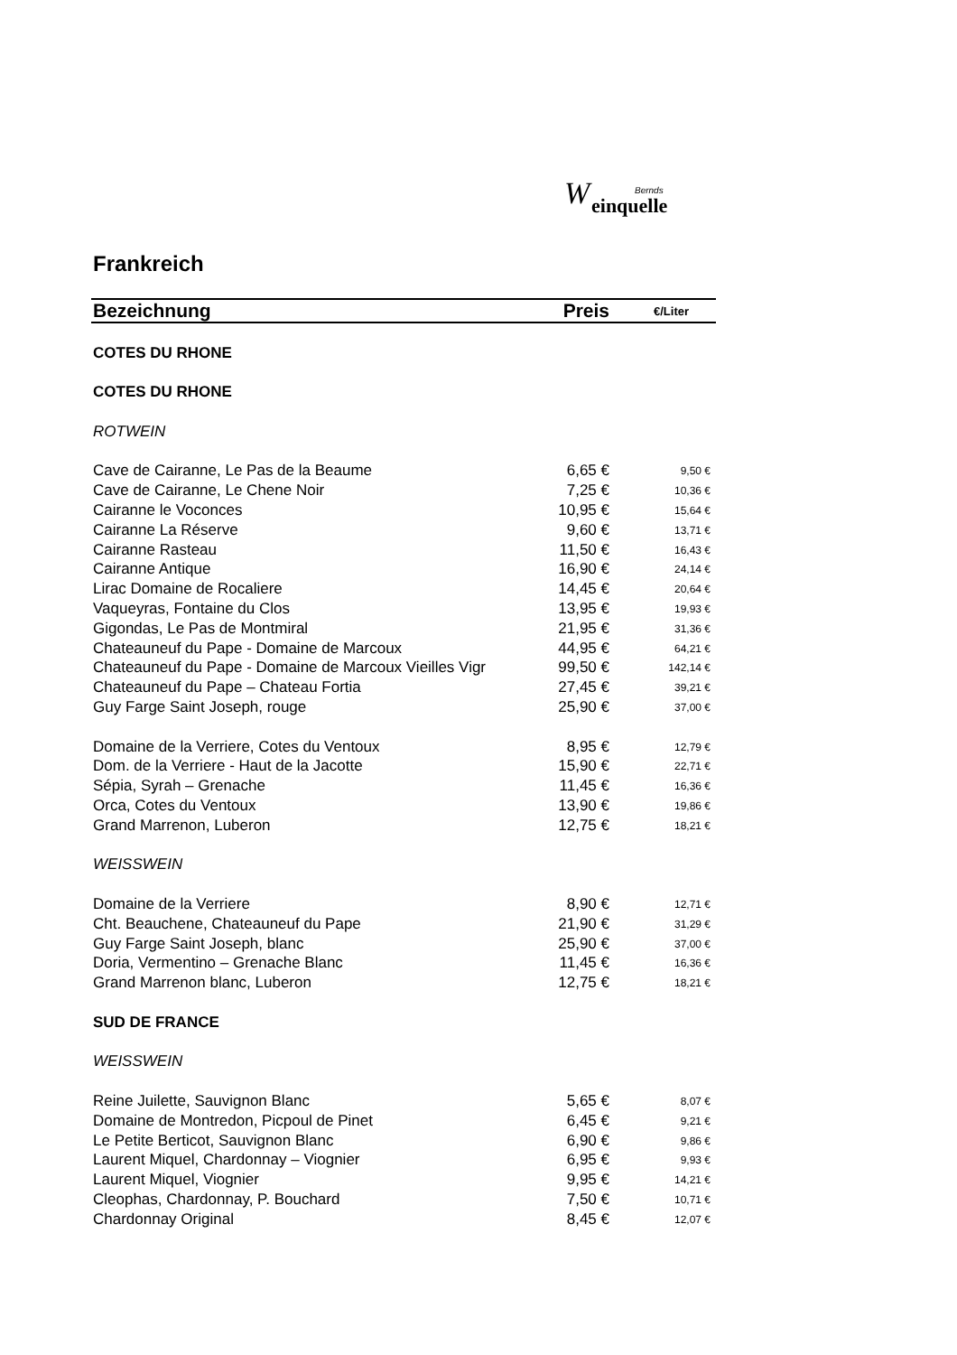W Bernds
einquelle
Frankreich
| Bezeichnung | Preis | €/Liter |
| --- | --- | --- |
| COTES DU RHONE | | |
| COTES DU RHONE | | |
| ROTWEIN | | |
| Cave de Cairanne, Le Pas de la Beaume | 6,65 € | 9,50 € |
| Cave de Cairanne, Le Chene Noir | 7,25 € | 10,36 € |
| Cairanne le Voconces | 10,95 € | 15,64 € |
| Cairanne La Réserve | 9,60 € | 13,71 € |
| Cairanne Rasteau | 11,50 € | 16,43 € |
| Cairanne Antique | 16,90 € | 24,14 € |
| Lirac Domaine de Rocaliere | 14,45 € | 20,64 € |
| Vaqueyras, Fontaine du Clos | 13,95 € | 19,93 € |
| Gigondas, Le Pas de Montmiral | 21,95 € | 31,36 € |
| Chateauneuf du Pape - Domaine de Marcoux | 44,95 € | 64,21 € |
| Chateauneuf du Pape - Domaine de Marcoux Vieilles Vigr | 99,50 € | 142,14 € |
| Chateauneuf du Pape – Chateau Fortia | 27,45 € | 39,21 € |
| Guy Farge Saint Joseph, rouge | 25,90 € | 37,00 € |
| Domaine de la Verriere, Cotes du Ventoux | 8,95 € | 12,79 € |
| Dom. de la Verriere - Haut de la Jacotte | 15,90 € | 22,71 € |
| Sépia, Syrah – Grenache | 11,45 € | 16,36 € |
| Orca, Cotes du Ventoux | 13,90 € | 19,86 € |
| Grand Marrenon, Luberon | 12,75 € | 18,21 € |
| WEISSWEIN | | |
| Domaine de la Verriere | 8,90 € | 12,71 € |
| Cht. Beauchene, Chateauneuf du Pape | 21,90 € | 31,29 € |
| Guy Farge Saint Joseph, blanc | 25,90 € | 37,00 € |
| Doria, Vermentino – Grenache Blanc | 11,45 € | 16,36 € |
| Grand Marrenon blanc, Luberon | 12,75 € | 18,21 € |
| SUD DE FRANCE | | |
| WEISSWEIN | | |
| Reine Juilette, Sauvignon Blanc | 5,65 € | 8,07 € |
| Domaine de Montredon, Picpoul de Pinet | 6,45 € | 9,21 € |
| Le Petite Berticot, Sauvignon Blanc | 6,90 € | 9,86 € |
| Laurent Miquel, Chardonnay – Viognier | 6,95 € | 9,93 € |
| Laurent Miquel, Viognier | 9,95 € | 14,21 € |
| Cleophas, Chardonnay, P. Bouchard | 7,50 € | 10,71 € |
| Chardonnay Original | 8,45 € | 12,07 € |